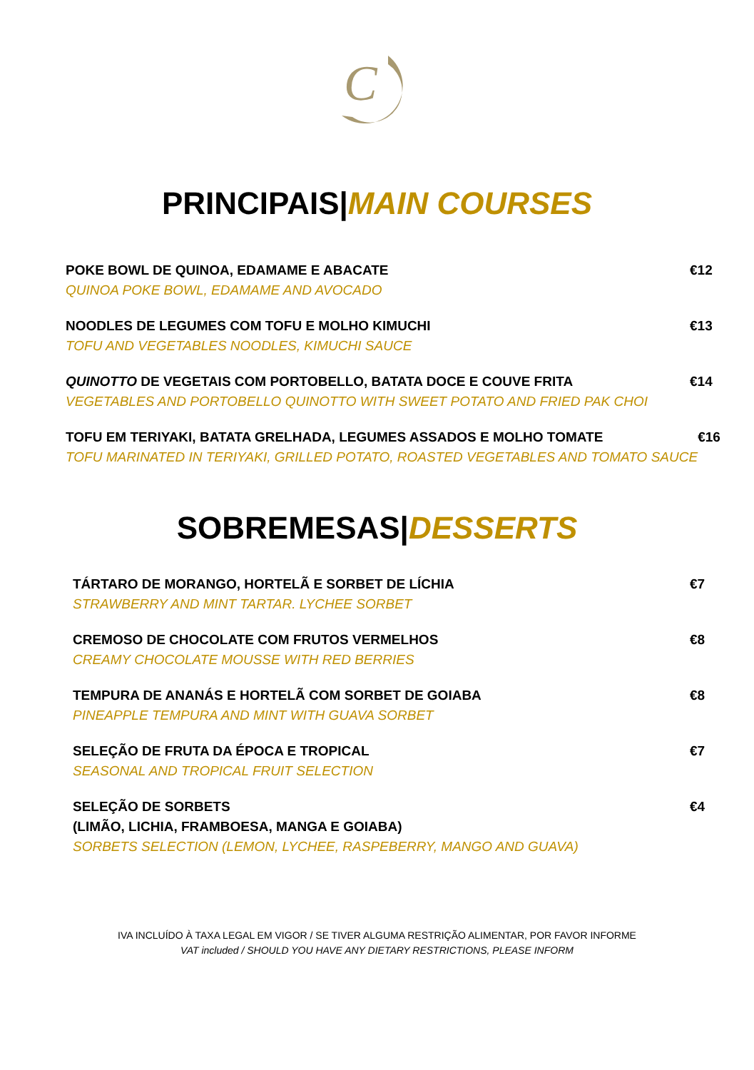C
PRINCIPAIS|MAIN COURSES
POKE BOWL DE QUINOA, EDAMAME E ABACATE
QUINOA POKE BOWL, EDAMAME AND AVOCADO
€12
NOODLES DE LEGUMES COM TOFU E MOLHO KIMUCHI
TOFU AND VEGETABLES NOODLES, KIMUCHI SAUCE
€13
QUINOTTO DE VEGETAIS COM PORTOBELLO, BATATA DOCE E COUVE FRITA
VEGETABLES AND PORTOBELLO QUINOTTO WITH SWEET POTATO AND FRIED PAK CHOI
€14
TOFU EM TERIYAKI, BATATA GRELHADA, LEGUMES ASSADOS E MOLHO TOMATE
TOFU MARINATED IN TERIYAKI, GRILLED POTATO, ROASTED VEGETABLES AND TOMATO SAUCE
€16
SOBREMESAS|DESSERTS
TÁRTARO DE MORANGO, HORTELÃ E SORBET DE LÍCHIA
STRAWBERRY AND MINT TARTAR. LYCHEE SORBET
€7
CREMOSO DE CHOCOLATE COM FRUTOS VERMELHOS
CREAMY CHOCOLATE MOUSSE WITH RED BERRIES
€8
TEMPURA DE ANANÁS E HORTELÃ COM SORBET DE GOIABA
PINEAPPLE TEMPURA AND MINT WITH GUAVA SORBET
€8
SELEÇÃO DE FRUTA DA ÉPOCA E TROPICAL
SEASONAL AND TROPICAL FRUIT SELECTION
€7
SELEÇÃO DE SORBETS
(LIMÃO, LICHIA, FRAMBOESA, MANGA E GOIABA)
SORBETS SELECTION (LEMON, LYCHEE, RASPEBERRY, MANGO AND GUAVA)
€4
IVA INCLUÍDO À TAXA LEGAL EM VIGOR / SE TIVER ALGUMA RESTRIÇÃO ALIMENTAR, POR FAVOR INFORME
VAT included / SHOULD YOU HAVE ANY DIETARY RESTRICTIONS, PLEASE INFORM